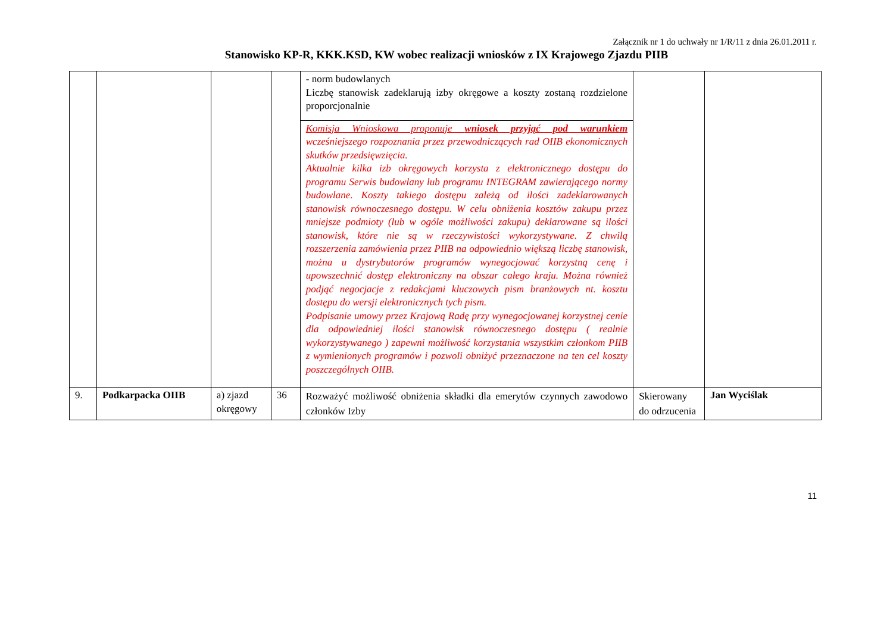Załącznik nr 1 do uchwały nr 1/R/11 z dnia 26.01.2011 r.
Stanowisko KP-R, KKK.KSD, KW wobec realizacji wniosków z IX Krajowego Zjazdu PIIB
| | | | | - norm budowlanych Liczbę stanowisk zadeklarują izby okręgowe a koszty zostaną rozdzielone proporcjonalnie | | |
| | | | | Komisja Wnioskowa proponuje wniosek przyjąć pod warunkiem wcześniejszego rozpoznania przez przewodniczących rad OIIB ekonomicznych skutków przedsięwzięcia. Aktualnie kilka izb okręgowych korzysta z elektronicznego dostępu do programu Serwis budowlany lub programu INTEGRAM zawierającego normy budowlane. Koszty takiego dostępu zależą od ilości zadeklarowanych stanowisk równoczesnego dostępu. W celu obniżenia kosztów zakupu przez mniejsze podmioty (lub w ogóle możliwości zakupu) deklarowane są ilości stanowisk, które nie są w rzeczywistości wykorzystywane. Z chwilą rozszerzenia zamówienia przez PIIB na odpowiednio większą liczbę stanowisk, można u dystrybutorów programów wynegocjować korzystną cenę i upowszechnić dostęp elektroniczny na obszar całego kraju. Można również podjąć negocjacje z redakcjami kluczowych pism branżowych nt. kosztu dostępu do wersji elektronicznych tych pism. Podpisanie umowy przez Krajową Radę przy wynegocjowanej korzystnej cenie dla odpowiedniej ilości stanowisk równoczesnego dostępu ( realnie wykorzystywanego ) zapewni możliwość korzystania wszystkim członkom PIIB z wymienionych programów i pozwoli obniżyć przeznaczone na ten cel koszty poszczególnych OIIB. | | |
| 9. | Podkarpacka OIIB | a) zjazd okręgowy | 36 | Rozważyć możliwość obniżenia składki dla emerytów czynnych zawodowo członków Izby | Skierowany do odrzucenia | Jan Wyciślak |
11